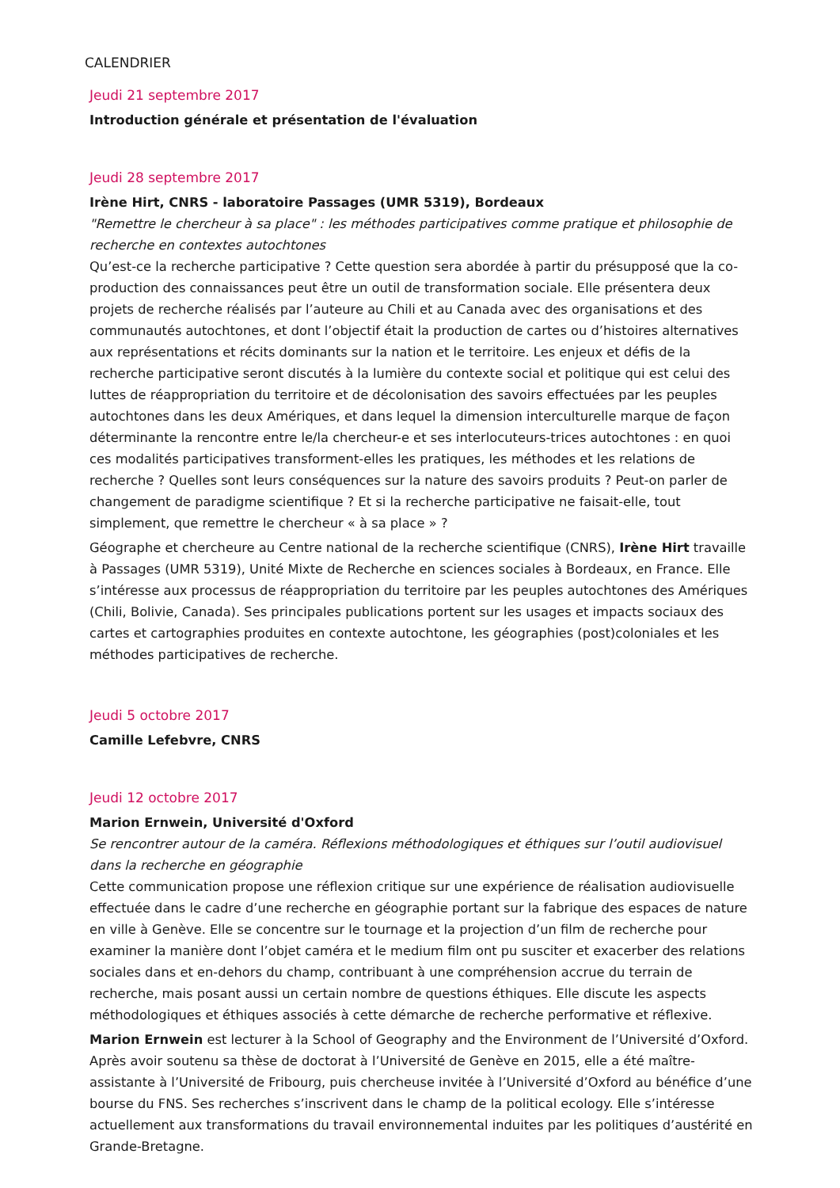CALENDRIER
Jeudi 21 septembre 2017
Introduction générale et présentation de l'évaluation
Jeudi 28 septembre 2017
Irène Hirt, CNRS - laboratoire Passages (UMR 5319), Bordeaux
"Remettre le chercheur à sa place" : les méthodes participatives comme pratique et philosophie de recherche en contextes autochtones
Qu’est-ce la recherche participative ? Cette question sera abordée à partir du présupposé que la co-production des connaissances peut être un outil de transformation sociale. Elle présentera deux projets de recherche réalisés par l’auteure au Chili et au Canada avec des organisations et des communautés autochtones, et dont l’objectif était la production de cartes ou d’histoires alternatives aux représentations et récits dominants sur la nation et le territoire. Les enjeux et défis de la recherche participative seront discutés à la lumière du contexte social et politique qui est celui des luttes de réappropriation du territoire et de décolonisation des savoirs effectuées par les peuples autochtones dans les deux Amériques, et dans lequel la dimension interculturelle marque de façon déterminante la rencontre entre le/la chercheur-e et ses interlocuteurs-trices autochtones : en quoi ces modalités participatives transforment-elles les pratiques, les méthodes et les relations de recherche ? Quelles sont leurs conséquences sur la nature des savoirs produits ? Peut-on parler de changement de paradigme scientifique ? Et si la recherche participative ne faisait-elle, tout simplement, que remettre le chercheur « à sa place » ?
Géographe et chercheure au Centre national de la recherche scientifique (CNRS), Irène Hirt travaille à Passages (UMR 5319), Unité Mixte de Recherche en sciences sociales à Bordeaux, en France. Elle s’intéresse aux processus de réappropriation du territoire par les peuples autochtones des Amériques (Chili, Bolivie, Canada). Ses principales publications portent sur les usages et impacts sociaux des cartes et cartographies produites en contexte autochtone, les géographies (post)coloniales et les méthodes participatives de recherche.
Jeudi 5 octobre 2017
Camille Lefebvre, CNRS
Jeudi 12 octobre 2017
Marion Ernwein, Université d'Oxford
Se rencontrer autour de la caméra. Réflexions méthodologiques et éthiques sur l’outil audiovisuel dans la recherche en géographie
Cette communication propose une réflexion critique sur une expérience de réalisation audiovisuelle effectuée dans le cadre d’une recherche en géographie portant sur la fabrique des espaces de nature en ville à Genève. Elle se concentre sur le tournage et la projection d’un film de recherche pour examiner la manière dont l’objet caméra et le medium film ont pu susciter et exacerber des relations sociales dans et en-dehors du champ, contribuant à une compréhension accrue du terrain de recherche, mais posant aussi un certain nombre de questions éthiques. Elle discute les aspects méthodologiques et éthiques associés à cette démarche de recherche performative et réflexive.
Marion Ernwein est lecturer à la School of Geography and the Environment de l’Université d’Oxford. Après avoir soutenu sa thèse de doctorat à l’Université de Genève en 2015, elle a été maître-assistante à l’Université de Fribourg, puis chercheuse invitée à l’Université d’Oxford au bénéfice d’une bourse du FNS. Ses recherches s’inscrivent dans le champ de la political ecology. Elle s’intéresse actuellement aux transformations du travail environnemental induites par les politiques d’austérité en Grande-Bretagne.